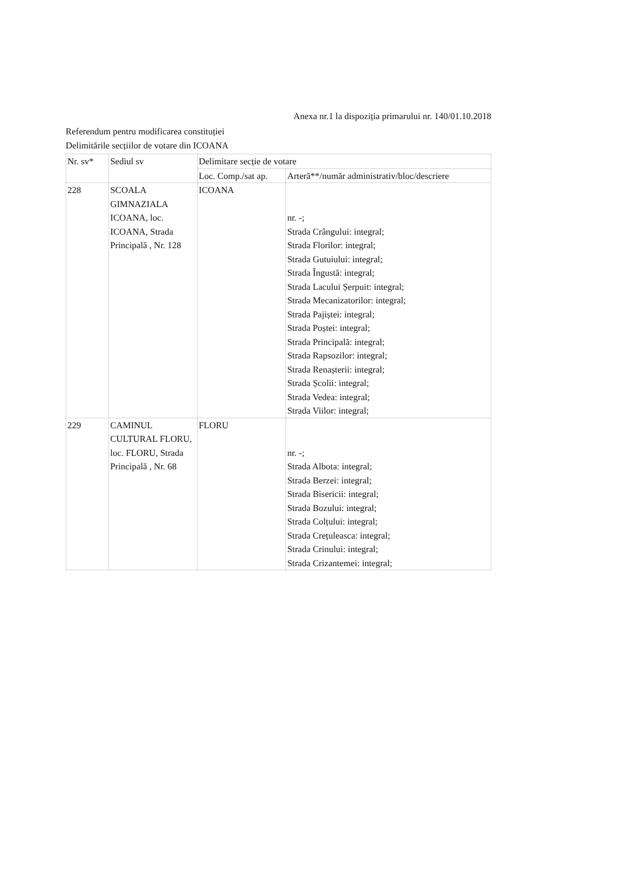Anexa nr.1 la dispoziția primarului nr. 140/01.10.2018
Referendum pentru modificarea constituției
Delimitările secțiilor de votare din ICOANA
| Nr. sv* | Sediul sv | Delimitare secție de votare | |
| --- | --- | --- | --- |
| | | Loc. Comp./sat ap. | Arteră**/număr administrativ/bloc/descriere |
| 228 | SCOALA GIMNAZIALA ICOANA, loc. ICOANA, Strada Principală , Nr. 128 | ICOANA | nr. -; Strada Crângului: integral; Strada Florilor: integral; Strada Gutuiului: integral; Strada Îngustă: integral; Strada Lacului Șerpuit: integral; Strada Mecanizatorilor: integral; Strada Pajiștei: integral; Strada Poștei: integral; Strada Principală: integral; Strada Rapsozilor: integral; Strada Renașterii: integral; Strada Școlii: integral; Strada Vedea: integral; Strada Viilor: integral; |
| 229 | CAMINUL CULTURAL FLORU, loc. FLORU, Strada Principală , Nr. 68 | FLORU | nr. -; Strada Albota: integral; Strada Berzei: integral; Strada Bisericii: integral; Strada Bozului: integral; Strada Colțului: integral; Strada Crețuleasca: integral; Strada Crinului: integral; Strada Crizantemei: integral; |